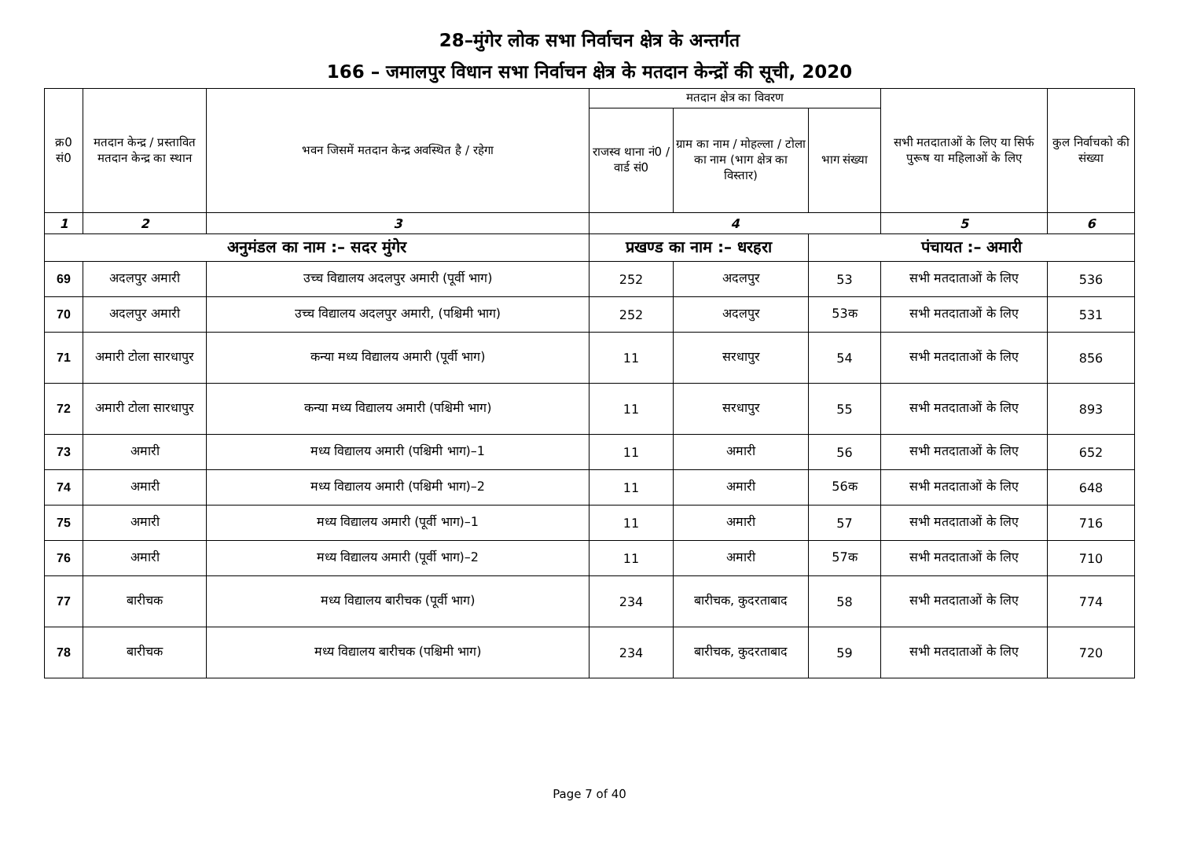28–मुंगेर लोक सभा निर्वाचन क्षेत्र के अन्तर्गत
166 – जमालपुर विधान सभा निर्वाचन क्षेत्र के मतदान केन्द्रों की सूची, 2020
| क्र0 सं0 | मतदान केन्द्र / प्रस्तावित मतदान केन्द्र का स्थान | भवन जिसमें मतदान केन्द्र अवस्थित है / रहेगा | मतदान क्षेत्र का विवरण | | | सभी मतदाताओं के लिए या सिर्फ पुरूष या महिलाओं के लिए | कुल निर्वाचको की संख्या |
| --- | --- | --- | --- | --- | --- | --- | --- |
| | | | राजस्व थाना नं0 / वार्ड सं0 | ग्राम का नाम / मोहल्ला / टोला का नाम (भाग क्षेत्र का विस्तार) | भाग संख्या | | |
| 1 | 2 | 3 | 4 | | | 5 | 6 |
| अनुमंडल का नाम :– सदर मुंगेर | | | प्रखण्ड का नाम :– धरहरा | | पंचायत :– अमारी | | |
| 69 | अदलपुर अमारी | उच्च विद्यालय अदलपुर अमारी (पूर्वी भाग) | 252 | अदलपुर | 53 | सभी मतदाताओं के लिए | 536 |
| 70 | अदलपुर अमारी | उच्च विद्यालय अदलपुर अमारी, (पश्चिमी भाग) | 252 | अदलपुर | 53क | सभी मतदाताओं के लिए | 531 |
| 71 | अमारी टोला सारधापुर | कन्या मध्य विद्यालय अमारी (पूर्वी भाग) | 11 | सरधापुर | 54 | सभी मतदाताओं के लिए | 856 |
| 72 | अमारी टोला सारधापुर | कन्या मध्य विद्यालय अमारी (पश्चिमी भाग) | 11 | सरधापुर | 55 | सभी मतदाताओं के लिए | 893 |
| 73 | अमारी | मध्य विद्यालय अमारी (पश्चिमी भाग)–1 | 11 | अमारी | 56 | सभी मतदाताओं के लिए | 652 |
| 74 | अमारी | मध्य विद्यालय अमारी (पश्चिमी भाग)–2 | 11 | अमारी | 56क | सभी मतदाताओं के लिए | 648 |
| 75 | अमारी | मध्य विद्यालय अमारी (पूर्वी भाग)–1 | 11 | अमारी | 57 | सभी मतदाताओं के लिए | 716 |
| 76 | अमारी | मध्य विद्यालय अमारी (पूर्वी भाग)–2 | 11 | अमारी | 57क | सभी मतदाताओं के लिए | 710 |
| 77 | बारीचक | मध्य विद्यालय बारीचक (पूर्वी भाग) | 234 | बारीचक, कुदरताबाद | 58 | सभी मतदाताओं के लिए | 774 |
| 78 | बारीचक | मध्य विद्यालय बारीचक (पश्चिमी भाग) | 234 | बारीचक, कुदरताबाद | 59 | सभी मतदाताओं के लिए | 720 |
Page 7 of 40